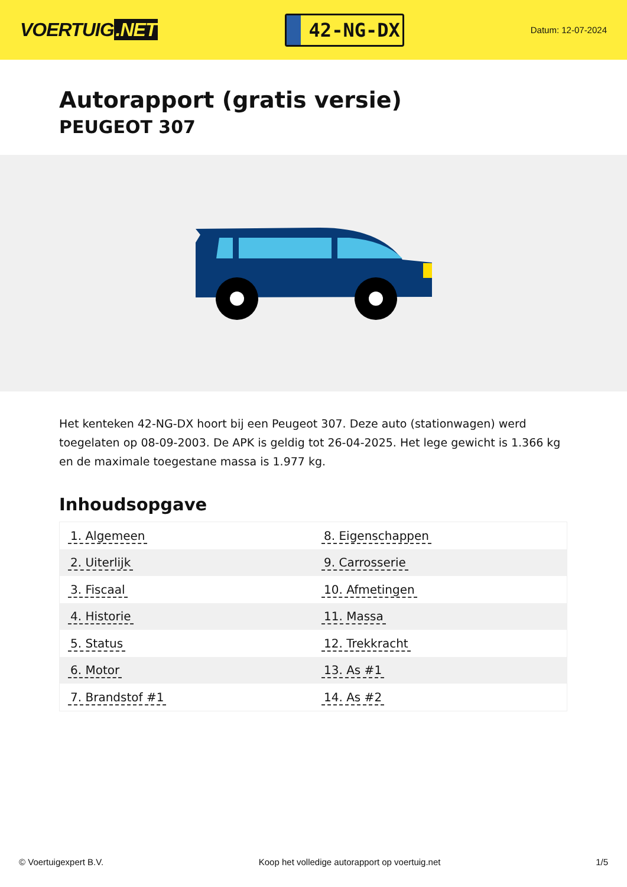VOERTUIG.NET
42-NG-DX
Datum: 12-07-2024
Autorapport (gratis versie)
PEUGEOT 307
Het kenteken 42-NG-DX hoort bij een Peugeot 307. Deze auto (stationwagen) werd toegelaten op 08-09-2003. De APK is geldig tot 26-04-2025. Het lege gewicht is 1.366 kg en de maximale toegestane massa is 1.977 kg.
Inhoudsopgave
| 1. Algemeen | 8. Eigenschappen |
| 2. Uiterlijk | 9. Carrosserie |
| 3. Fiscaal | 10. Afmetingen |
| 4. Historie | 11. Massa |
| 5. Status | 12. Trekkracht |
| 6. Motor | 13. As #1 |
| 7. Brandstof #1 | 14. As #2 |
© Voertuigexpert B.V. Koop het volledige autorapport op voertuig.net 1/5